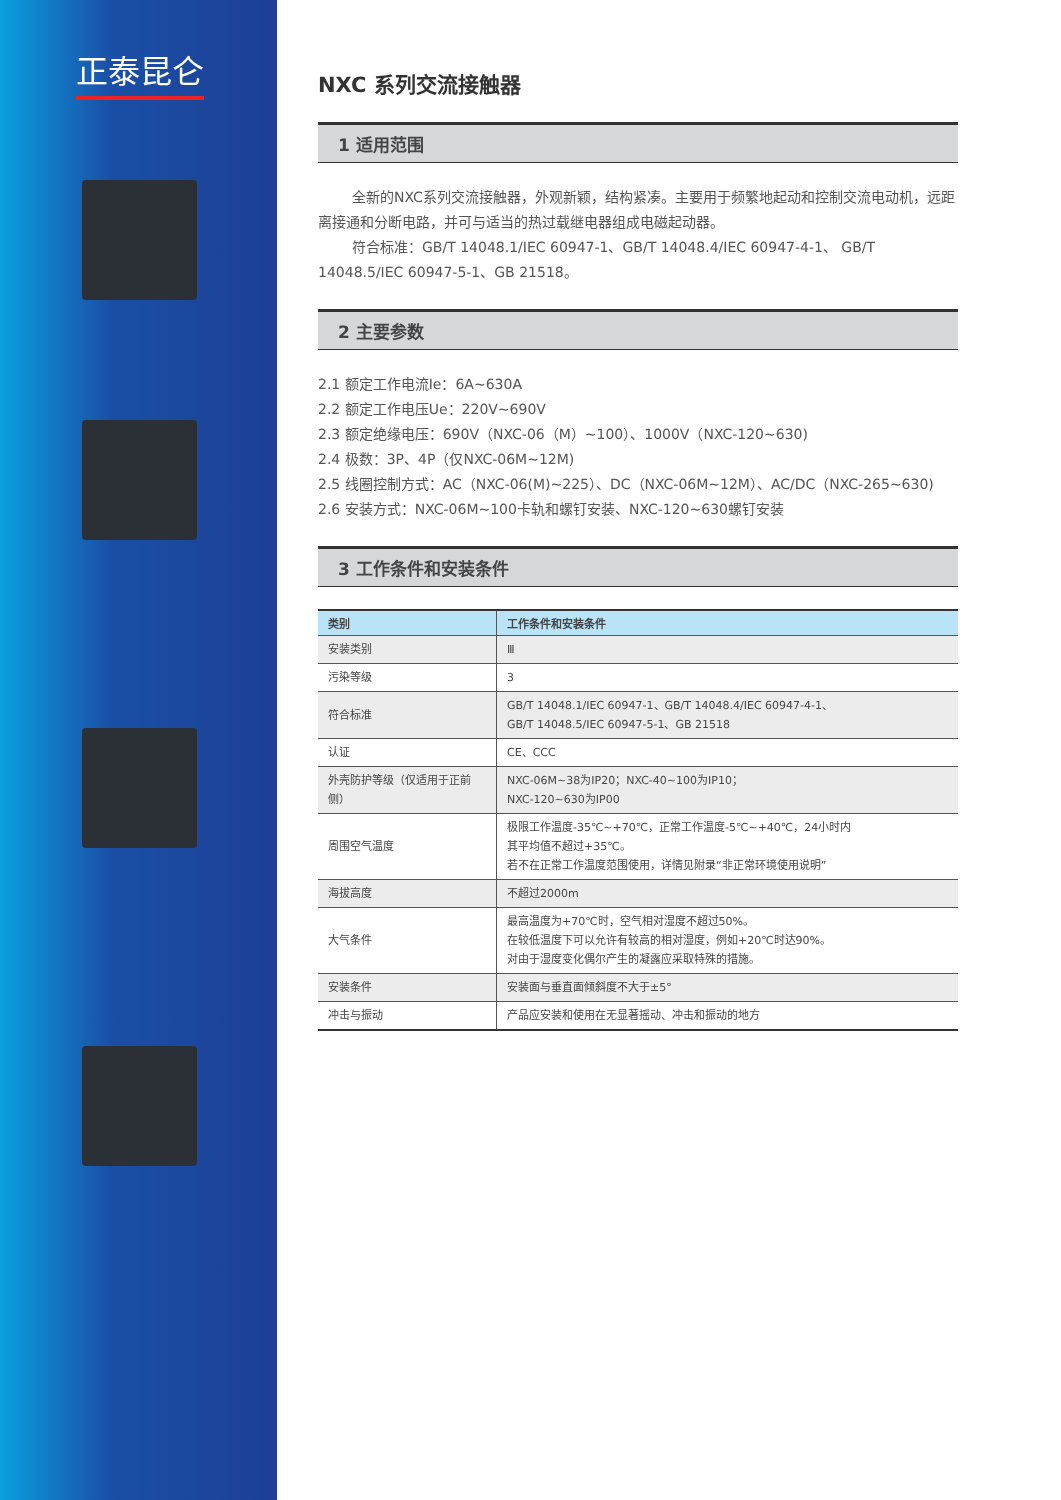正泰昆仑
NXC 系列交流接触器
1 适用范围
全新的NXC系列交流接触器，外观新颖，结构紧凑。主要用于频繁地起动和控制交流电动机，远距离接通和分断电路，并可与适当的热过载继电器组成电磁起动器。
符合标准：GB/T 14048.1/IEC 60947-1、GB/T 14048.4/IEC 60947-4-1、 GB/T 14048.5/IEC 60947-5-1、GB 21518。
2 主要参数
2.1 额定工作电流Ie：6A~630A
2.2 额定工作电压Ue：220V~690V
2.3 额定绝缘电压：690V（NXC-06（M）~100）、1000V（NXC-120~630)
2.4 极数：3P、4P（仅NXC-06M~12M)
2.5 线圈控制方式：AC（NXC-06(M)~225）、DC（NXC-06M~12M）、AC/DC（NXC-265~630)
2.6 安装方式：NXC-06M~100卡轨和螺钉安装、NXC-120~630螺钉安装
3 工作条件和安装条件
| 类别 | 工作条件和安装条件 |
| --- | --- |
| 安装类别 | Ⅲ |
| 污染等级 | 3 |
| 符合标准 | GB/T 14048.1/IEC 60947-1、GB/T 14048.4/IEC 60947-4-1、 GB/T 14048.5/IEC 60947-5-1、GB 21518 |
| 认证 | CE、CCC |
| 外壳防护等级（仅适用于正前侧） | NXC-06M~38为IP20；NXC-40~100为IP10； NXC-120~630为IP00 |
| 周围空气温度 | 极限工作温度-35℃~+70℃，正常工作温度-5℃~+40℃，24小时内 其平均值不超过+35℃。 若不在正常工作温度范围使用，详情见附录“非正常环境使用说明” |
| 海拔高度 | 不超过2000m |
| 大气条件 | 最高温度为+70℃时，空气相对湿度不超过50%。 在较低温度下可以允许有较高的相对湿度，例如+20℃时达90%。 对由于湿度变化偶尔产生的凝露应采取特殊的措施。 |
| 安装条件 | 安装面与垂直面倾斜度不大于±5° |
| 冲击与振动 | 产品应安装和使用在无显著摇动、冲击和振动的地方 |